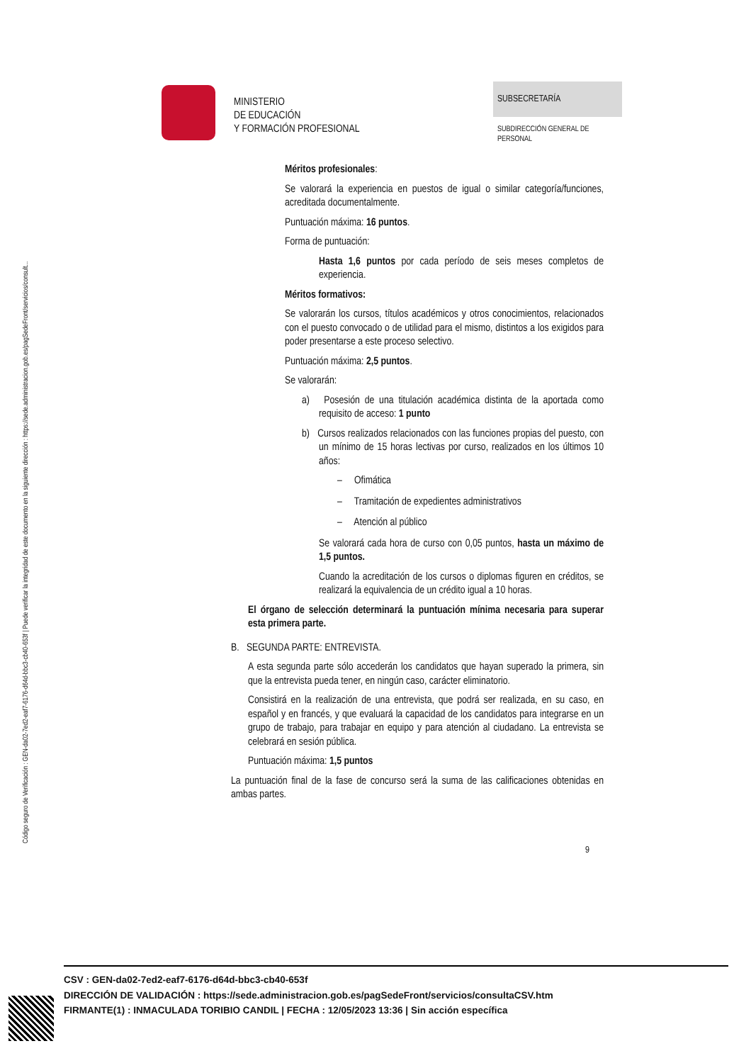Código seguro de Verificación : GEN-da02-7ed2-eaf7-6176-d64d-bbc3-cb40-653f | Puede verificar la integridad de este documento en la siguiente dirección : https://sede.administracion.gob.es/pagSedeFront/servicios/consult...
MINISTERIO
DE EDUCACIÓN
Y FORMACIÓN PROFESIONAL
SUBSECRETARÍA
SUBDIRECCIÓN GENERAL DE
PERSONAL
Méritos profesionales:
Se valorará la experiencia en puestos de igual o similar categoría/funciones, acreditada documentalmente.
Puntuación máxima: 16 puntos.
Forma de puntuación:
Hasta 1,6 puntos por cada período de seis meses completos de experiencia.
Méritos formativos:
Se valorarán los cursos, títulos académicos y otros conocimientos, relacionados con el puesto convocado o de utilidad para el mismo, distintos a los exigidos para poder presentarse a este proceso selectivo.
Puntuación máxima: 2,5 puntos.
Se valorarán:
a) Posesión de una titulación académica distinta de la aportada como requisito de acceso: 1 punto
b) Cursos realizados relacionados con las funciones propias del puesto, con un mínimo de 15 horas lectivas por curso, realizados en los últimos 10 años:
– Ofimática
– Tramitación de expedientes administrativos
– Atención al público
Se valorará cada hora de curso con 0,05 puntos, hasta un máximo de 1,5 puntos.
Cuando la acreditación de los cursos o diplomas figuren en créditos, se realizará la equivalencia de un crédito igual a 10 horas.
El órgano de selección determinará la puntuación mínima necesaria para superar esta primera parte.
B. SEGUNDA PARTE: ENTREVISTA.
A esta segunda parte sólo accederán los candidatos que hayan superado la primera, sin que la entrevista pueda tener, en ningún caso, carácter eliminatorio.
Consistirá en la realización de una entrevista, que podrá ser realizada, en su caso, en español y en francés, y que evaluará la capacidad de los candidatos para integrarse en un grupo de trabajo, para trabajar en equipo y para atención al ciudadano. La entrevista se celebrará en sesión pública.
Puntuación máxima: 1,5 puntos
La puntuación final de la fase de concurso será la suma de las calificaciones obtenidas en ambas partes.
9
CSV : GEN-da02-7ed2-eaf7-6176-d64d-bbc3-cb40-653f
DIRECCIÓN DE VALIDACIÓN : https://sede.administracion.gob.es/pagSedeFront/servicios/consultaCSV.htm
FIRMANTE(1) : INMACULADA TORIBIO CANDIL | FECHA : 12/05/2023 13:36 | Sin acción específica